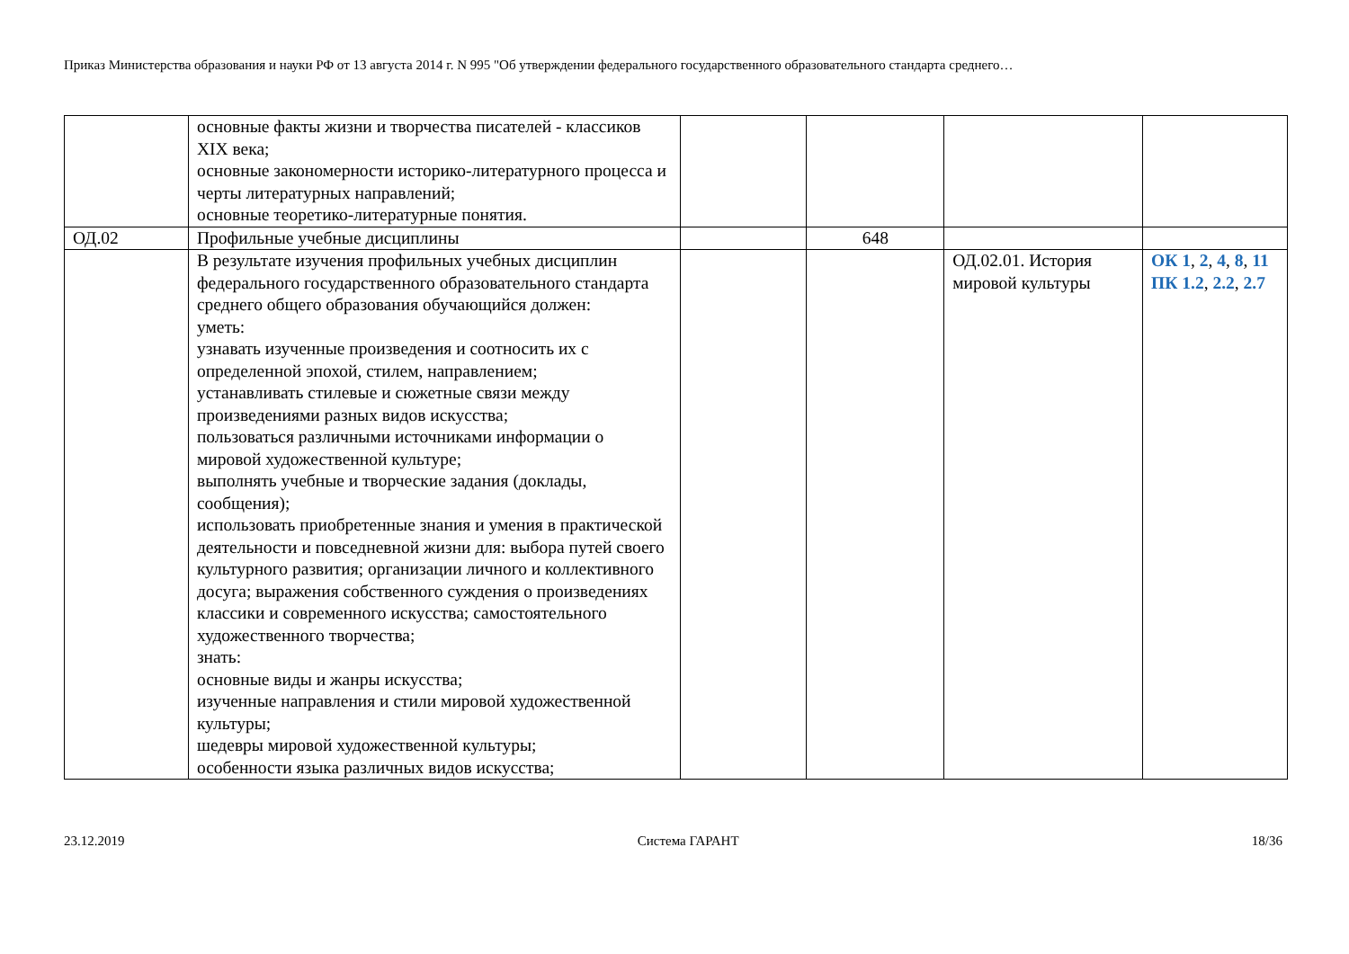Приказ Министерства образования и науки РФ от 13 августа 2014 г. N 995 "Об утверждении федерального государственного образовательного стандарта среднего…
| | основные факты жизни и творчества писателей - классиков XIX века; основные закономерности историко-литературного процесса и черты литературных направлений; основные теоретико-литературные понятия. | | | | |
| ОД.02 | Профильные учебные дисциплины | | 648 | | |
| | В результате изучения профильных учебных дисциплин федерального государственного образовательного стандарта среднего общего образования обучающийся должен: уметь: узнавать изученные произведения и соотносить их с определенной эпохой, стилем, направлением; устанавливать стилевые и сюжетные связи между произведениями разных видов искусства; пользоваться различными источниками информации о мировой художественной культуре; выполнять учебные и творческие задания (доклады, сообщения); использовать приобретенные знания и умения в практической деятельности и повседневной жизни для: выбора путей своего культурного развития; организации личного и коллективного досуга; выражения собственного суждения о произведениях классики и современного искусства; самостоятельного художественного творчества; знать: основные виды и жанры искусства; изученные направления и стили мировой художественной культуры; шедевры мировой художественной культуры; особенности языка различных видов искусства; | | | ОД.02.01. История мировой культуры | ОК 1 , 2 , 4 , 8 , 11 ПК 1.2 , 2.2 , 2.7 |
23.12.2019 Система ГАРАНТ 18/36